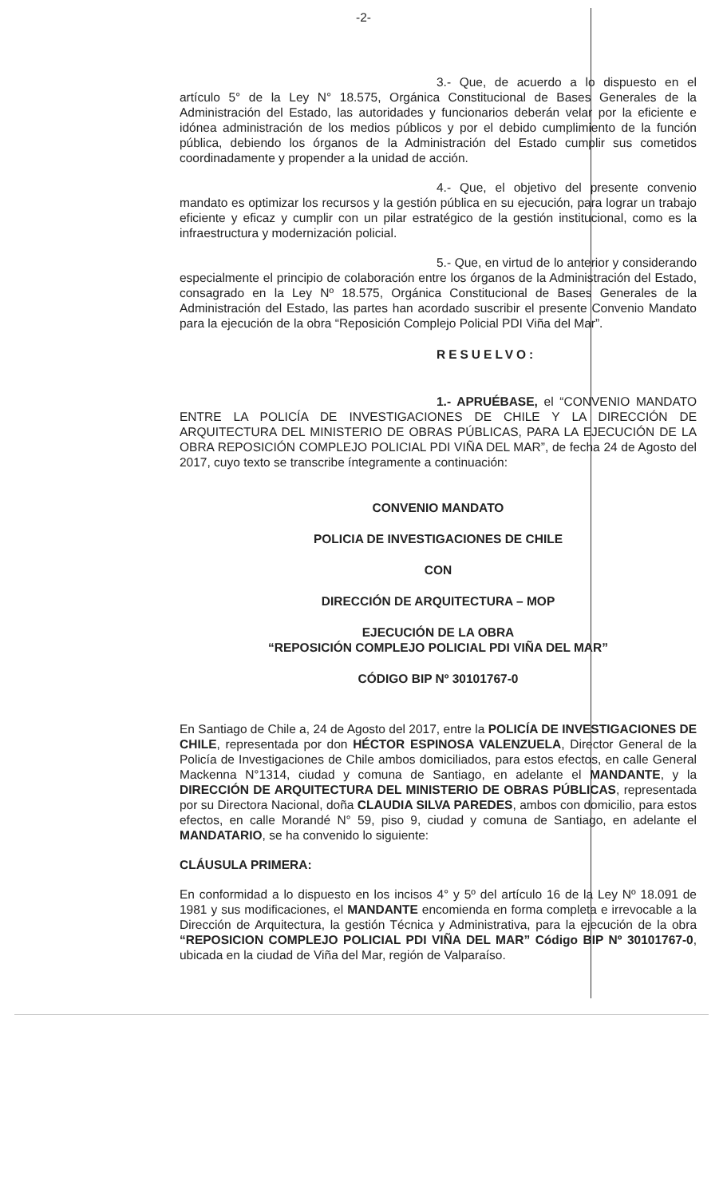-2-
3.- Que, de acuerdo a lo dispuesto en el artículo 5° de la Ley N° 18.575, Orgánica Constitucional de Bases Generales de la Administración del Estado, las autoridades y funcionarios deberán velar por la eficiente e idónea administración de los medios públicos y por el debido cumplimiento de la función pública, debiendo los órganos de la Administración del Estado cumplir sus cometidos coordinadamente y propender a la unidad de acción.
4.- Que, el objetivo del presente convenio mandato es optimizar los recursos y la gestión pública en su ejecución, para lograr un trabajo eficiente y eficaz y cumplir con un pilar estratégico de la gestión institucional, como es la infraestructura y modernización policial.
5.- Que, en virtud de lo anterior y considerando especialmente el principio de colaboración entre los órganos de la Administración del Estado, consagrado en la Ley Nº 18.575, Orgánica Constitucional de Bases Generales de la Administración del Estado, las partes han acordado suscribir el presente Convenio Mandato para la ejecución de la obra “Reposición Complejo Policial PDI Viña del Mar”.
RESUELVO:
1.- APRUÉBASE, el “CONVENIO MANDATO ENTRE LA POLICÍA DE INVESTIGACIONES DE CHILE Y LA DIRECCIÓN DE ARQUITECTURA DEL MINISTERIO DE OBRAS PÚBLICAS, PARA LA EJECUCIÓN DE LA OBRA REPOSICIÓN COMPLEJO POLICIAL PDI VIÑA DEL MAR”, de fecha 24 de Agosto del 2017, cuyo texto se transcribe íntegramente a continuación:
CONVENIO MANDATO
POLICIA DE INVESTIGACIONES DE CHILE
CON
DIRECCIÓN DE ARQUITECTURA – MOP
EJECUCIÓN DE LA OBRA
“REPOSICIÓN COMPLEJO POLICIAL PDI VIÑA DEL MAR”
CÓDIGO BIP Nº 30101767-0
En Santiago de Chile a, 24 de Agosto del 2017, entre la POLICÍA DE INVESTIGACIONES DE CHILE, representada por don HÉCTOR ESPINOSA VALENZUELA, Director General de la Policía de Investigaciones de Chile ambos domiciliados, para estos efectos, en calle General Mackenna N°1314, ciudad y comuna de Santiago, en adelante el MANDANTE, y la DIRECCIÓN DE ARQUITECTURA DEL MINISTERIO DE OBRAS PÚBLICAS, representada por su Directora Nacional, doña CLAUDIA SILVA PAREDES, ambos con domicilio, para estos efectos, en calle Morandé N° 59, piso 9, ciudad y comuna de Santiago, en adelante el MANDATARIO, se ha convenido lo siguiente:
CLÁUSULA PRIMERA:
En conformidad a lo dispuesto en los incisos 4° y 5º del artículo 16 de la Ley Nº 18.091 de 1981 y sus modificaciones, el MANDANTE encomienda en forma completa e irrevocable a la Dirección de Arquitectura, la gestión Técnica y Administrativa, para la ejecución de la obra “REPOSICION COMPLEJO POLICIAL PDI VIÑA DEL MAR” Código BIP Nº 30101767-0, ubicada en la ciudad de Viña del Mar, región de Valparaíso.